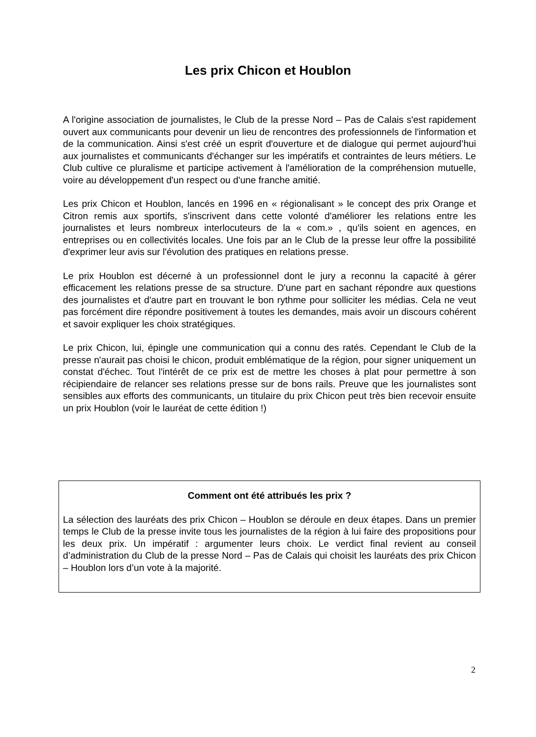Les prix Chicon et Houblon
A l'origine association de journalistes, le Club de la presse Nord – Pas de Calais s'est rapidement ouvert aux communicants pour devenir un lieu de rencontres des professionnels de l'information et de la communication. Ainsi s'est créé un esprit d'ouverture et de dialogue qui permet aujourd’hui aux journalistes et communicants d'échanger sur les impératifs et contraintes de leurs métiers. Le Club cultive ce pluralisme et participe activement à l'amélioration de la compréhension mutuelle, voire au développement d'un respect ou d'une franche amitié.
Les prix Chicon et Houblon, lancés en 1996 en « régionalisant » le concept des prix Orange et Citron remis aux sportifs, s'inscrivent dans cette volonté d'améliorer les relations entre les journalistes et leurs nombreux interlocuteurs de la « com.» , qu'ils soient en agences, en entreprises ou en collectivités locales. Une fois par an le Club de la presse leur offre la possibilité d'exprimer leur avis sur l'évolution des pratiques en relations presse.
Le prix Houblon est décerné à un professionnel dont le jury a reconnu la capacité à gérer efficacement les relations presse de sa structure. D'une part en sachant répondre aux questions des journalistes et d'autre part en trouvant le bon rythme pour solliciter les médias. Cela ne veut pas forcément dire répondre positivement à toutes les demandes, mais avoir un discours cohérent et savoir expliquer les choix stratégiques.
Le prix Chicon, lui, épingle une communication qui a connu des ratés. Cependant le Club de la presse n'aurait pas choisi le chicon, produit emblématique de la région, pour signer uniquement un constat d'échec. Tout l'intérêt de ce prix est de mettre les choses à plat pour permettre à son récipiendaire de relancer ses relations presse sur de bons rails. Preuve que les journalistes sont sensibles aux efforts des communicants, un titulaire du prix Chicon peut très bien recevoir ensuite un prix Houblon (voir le lauréat de cette édition !)
Comment ont été attribués les prix ?
La sélection des lauréats des prix Chicon – Houblon se déroule en deux étapes. Dans un premier temps le Club de la presse invite tous les journalistes de la région à lui faire des propositions pour les deux prix. Un impératif : argumenter leurs choix. Le verdict final revient au conseil d’administration du Club de la presse Nord – Pas de Calais qui choisit les lauréats des prix Chicon – Houblon lors d’un vote à la majorité.
2